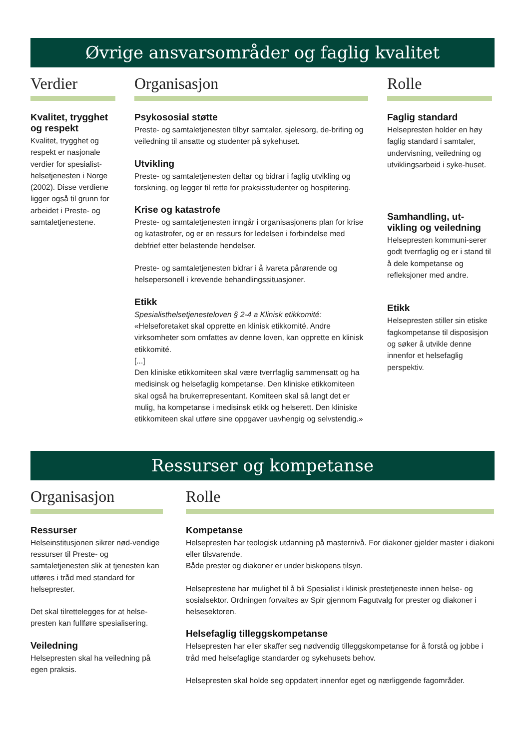Øvrige ansvarsområder og faglig kvalitet
Verdier
Kvalitet, trygghet og respekt
Kvalitet, trygghet og respekt er nasjonale verdier for spesialist-helsetjenesten i Norge (2002). Disse verdiene ligger også til grunn for arbeidet i Preste- og samtaletjenestene.
Organisasjon
Psykososial støtte
Preste- og samtaletjenesten tilbyr samtaler, sjelesorg, de-brifing og veiledning til ansatte og studenter på sykehuset.
Utvikling
Preste- og samtaletjenesten deltar og bidrar i faglig utvikling og forskning, og legger til rette for praksisstudenter og hospitering.
Krise og katastrofe
Preste- og samtaletjenesten inngår i organisasjonens plan for krise og katastrofer, og er en ressurs for ledelsen i forbindelse med debfrief etter belastende hendelser.
Preste- og samtaletjenesten bidrar i å ivareta pårørende og helsepersonell i krevende behandlingssituasjoner.
Etikk
Spesialisthelsetjenesteloven § 2-4 a Klinisk etikkomité:
«Helseforetaket skal opprette en klinisk etikkomité. Andre virksomheter som omfattes av denne loven, kan opprette en klinisk etikkomité.
[...]
Den kliniske etikkomiteen skal være tverrfaglig sammensatt og ha medisinsk og helsefaglig kompetanse. Den kliniske etikkomiteen skal også ha brukerrepresentant. Komiteen skal så langt det er mulig, ha kompetanse i medisinsk etikk og helserett. Den kliniske etikkomiteen skal utføre sine oppgaver uavhengig og selvstendig.»
Rolle
Faglig standard
Helsepresten holder en høy faglig standard i samtaler, undervisning, veiledning og utviklingsarbeid i syke-huset.
Samhandling, ut-vikling og veiledning
Helsepresten kommuni-serer godt tverrfaglig og er i stand til å dele kompetanse og refleksjoner med andre.
Etikk
Helsepresten stiller sin etiske fagkompetanse til disposisjon og søker å utvikle denne innenfor et helsefaglig perspektiv.
Ressurser og kompetanse
Organisasjon
Ressurser
Helseinstitusjonen sikrer nød-vendige ressurser til Preste- og samtaletjenesten slik at tjenesten kan utføres i tråd med standard for helseprester.
Det skal tilrettelegges for at helse-presten kan fullføre spesialisering.
Veiledning
Helsepresten skal ha veiledning på egen praksis.
Rolle
Kompetanse
Helsepresten har teologisk utdanning på masternivå. For diakoner gjelder master i diakoni eller tilsvarende.
Både prester og diakoner er under biskopens tilsyn.
Helseprestene har mulighet til å bli Spesialist i klinisk prestetjeneste innen helse- og sosialsektor. Ordningen forvaltes av Spir gjennom Fagutvalg for prester og diakoner i helsesektoren.
Helsefaglig tilleggskompetanse
Helsepresten har eller skaffer seg nødvendig tilleggskompetanse for å forstå og jobbe i tråd med helsefaglige standarder og sykehusets behov.
Helsepresten skal holde seg oppdatert innenfor eget og nærliggende fagområder.